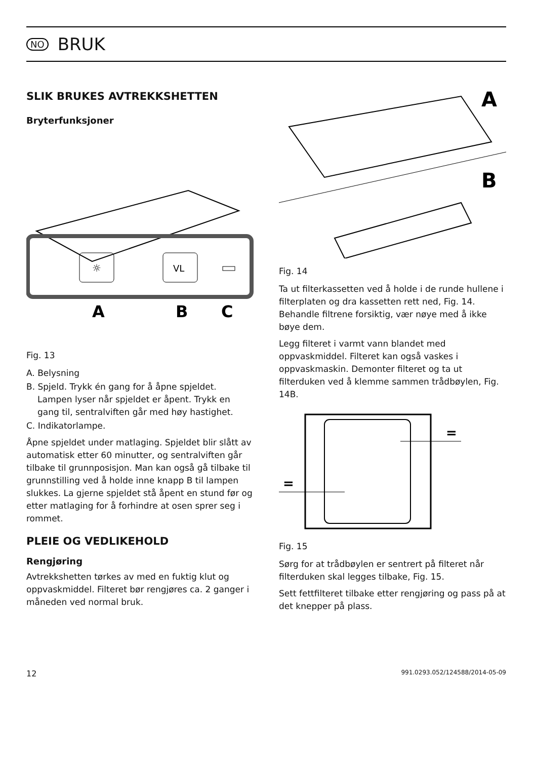NO
BRUK
SLIK BRUKES AVTREKKSHETTEN
Bryterfunksjoner
☼
VL
A
B
C
Fig. 13
A. Belysning
B. Spjeld. Trykk én gang for å åpne spjeldet. Lampen lyser når spjeldet er åpent. Trykk en gang til, sentralviften går med høy hastighet.
C. Indikatorlampe.
Åpne spjeldet under matlaging. Spjeldet blir slått av automatisk etter 60 minutter, og sentralviften går tilbake til grunnposisjon. Man kan også gå tilbake til grunnstilling ved å holde inne knapp B til lampen slukkes. La gjerne spjeldet stå åpent en stund før og etter matlaging for å forhindre at osen sprer seg i rommet.
PLEIE OG VEDLIKEHOLD
Rengjøring
Avtrekkshetten tørkes av med en fuktig klut og oppvaskmiddel. Filteret bør rengjøres ca. 2 ganger i måneden ved normal bruk.
A
B
Fig. 14
Ta ut filterkassetten ved å holde i de runde hullene i filterplaten og dra kassetten rett ned, Fig. 14. Behandle filtrene forsiktig, vær nøye med å ikke bøye dem.
Legg filteret i varmt vann blandet med oppvaskmiddel. Filteret kan også vaskes i oppvaskmaskin. Demonter filteret og ta ut filterduken ved å klemme sammen trådbøylen, Fig. 14B.
=
=
Fig. 15
Sørg for at trådbøylen er sentrert på filteret når filterduken skal legges tilbake, Fig. 15.
Sett fettfilteret tilbake etter rengjøring og pass på at det knepper på plass.
12 991.0293.052/124588/2014-05-09